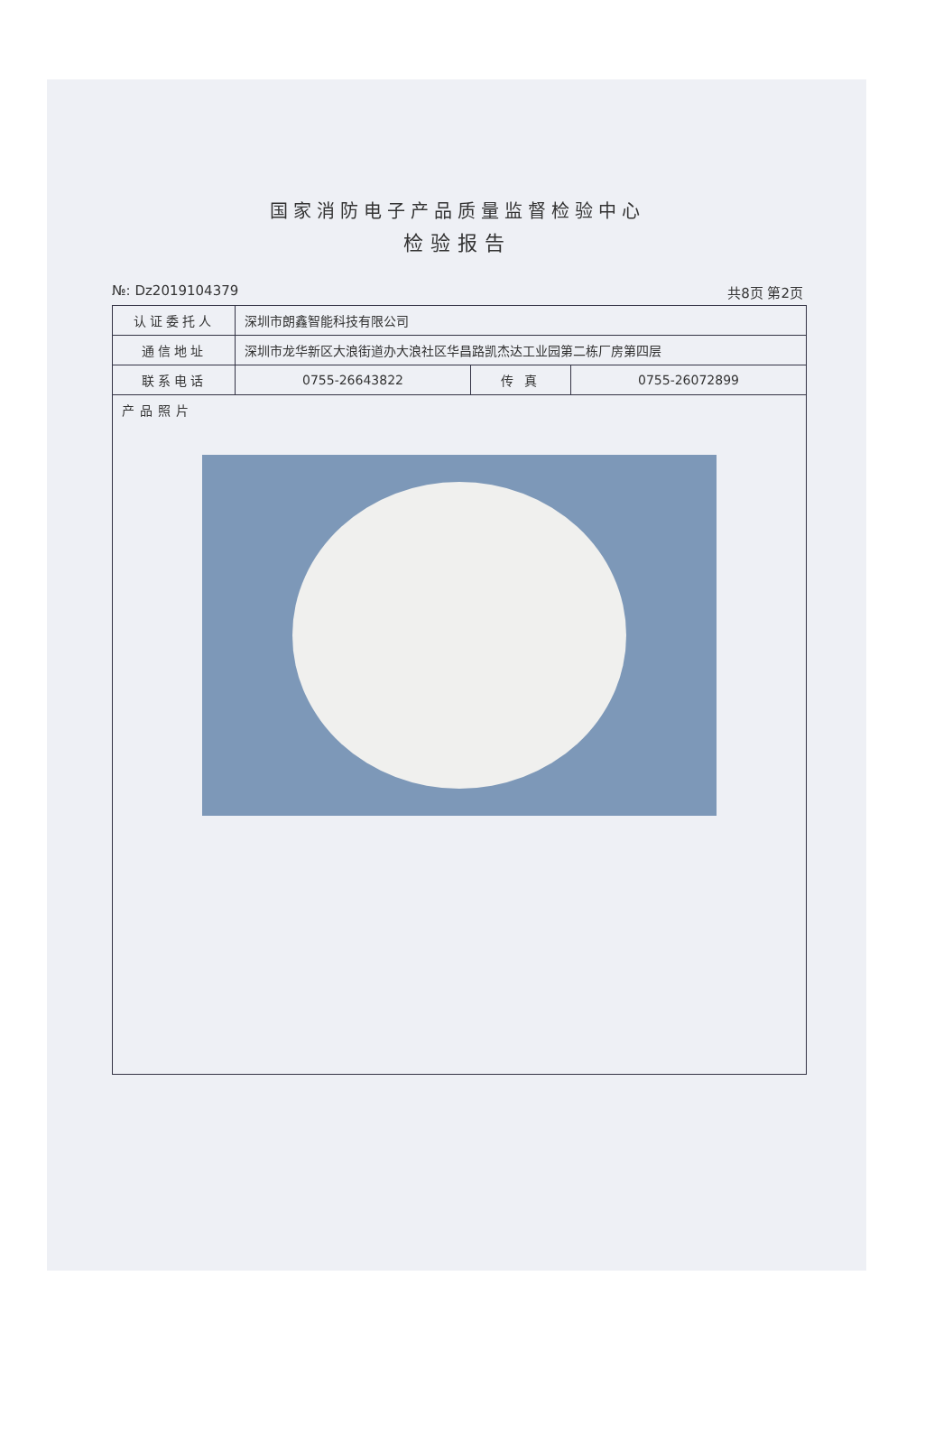国家消防电子产品质量监督检验中心
检验报告
№: Dz2019104379 共8页 第2页
| 认证委托人 | 深圳市朗鑫智能科技有限公司 | | |
| 通信地址 | 深圳市龙华新区大浪街道办大浪社区华昌路凯杰达工业园第二栋厂房第四层 | | |
| 联系电话 | 0755-26643822 | 传 真 | 0755-26072899 |
| 产品照片 | | | |